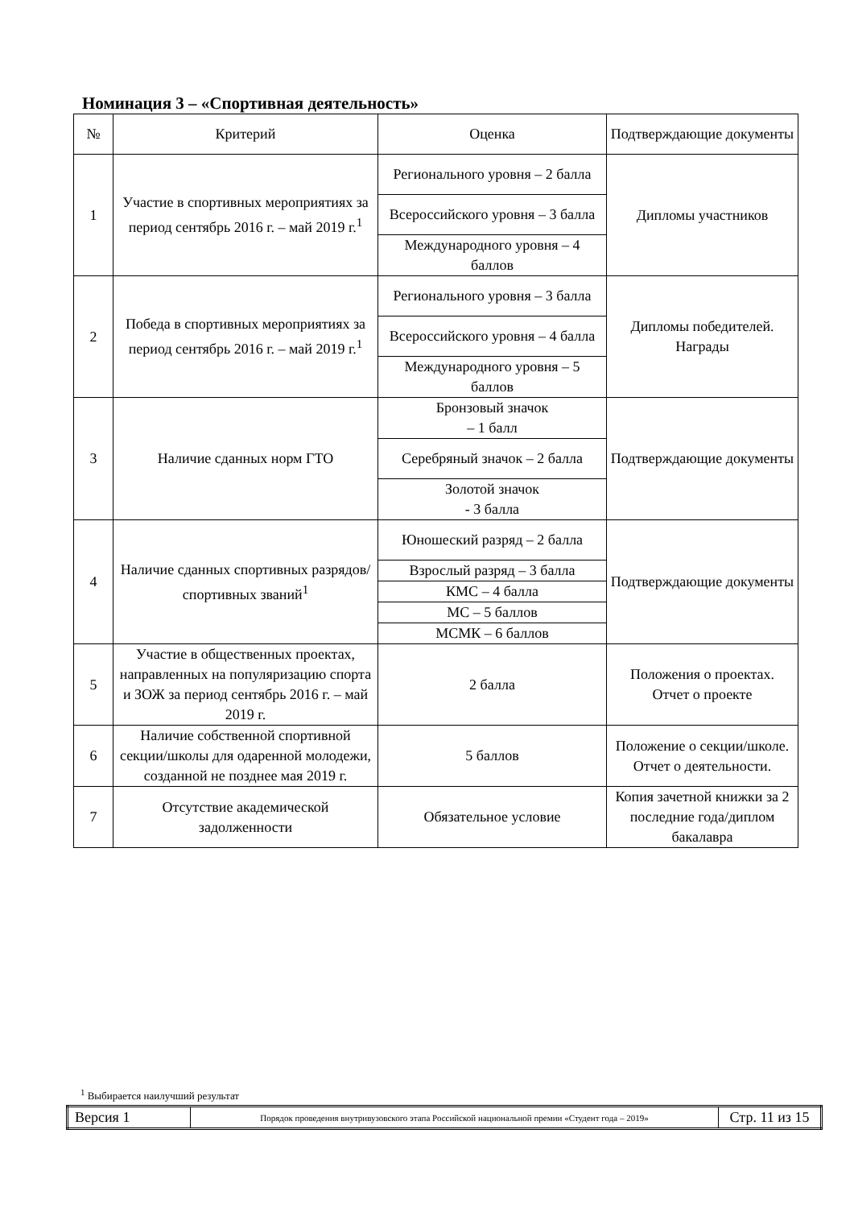Номинация 3 – «Спортивная деятельность»
| № | Критерий | Оценка | Подтверждающие документы |
| --- | --- | --- | --- |
| 1 | Участие в спортивных мероприятиях за период сентябрь 2016 г. – май 2019 г.<sup>1</sup> | Регионального уровня – 2 балла | Дипломы участников |
| | | Всероссийского уровня – 3 балла | |
| | | Международного уровня – 4 баллов | |
| 2 | Победа в спортивных мероприятиях за период сентябрь 2016 г. – май 2019 г.<sup>1</sup> | Регионального уровня – 3 балла | Дипломы победителей. Награды |
| | | Всероссийского уровня – 4 балла | |
| | | Международного уровня – 5 баллов | |
| 3 | Наличие сданных норм ГТО | Бронзовый значок – 1 балл | Подтверждающие документы |
| | | Серебряный значок – 2 балла | |
| | | Золотой значок - 3 балла | |
| 4 | Наличие сданных спортивных разрядов/спортивных званий<sup>1</sup> | Юношеский разряд – 2 балла | Подтверждающие документы |
| | | Взрослый разряд – 3 балла | |
| | | КМС – 4 балла | |
| | | МС – 5 баллов | |
| | | МСМК – 6 баллов | |
| 5 | Участие в общественных проектах, направленных на популяризацию спорта и ЗОЖ за период сентябрь 2016 г. – май 2019 г. | 2 балла | Положения о проектах. Отчет о проекте |
| 6 | Наличие собственной спортивной секции/школы для одаренной молодежи, созданной не позднее мая 2019 г. | 5 баллов | Положение о секции/школе. Отчет о деятельности. |
| 7 | Отсутствие академической задолженности | Обязательное условие | Копия зачетной книжки за 2 последние года/диплом бакалавра |
<sup>1</sup> Выбирается наилучший результат
| Версия 1 | Порядок проведения внутривузовского этапа Российской национальной премии «Студент года – 2019» | Стр. 11 из 15 |